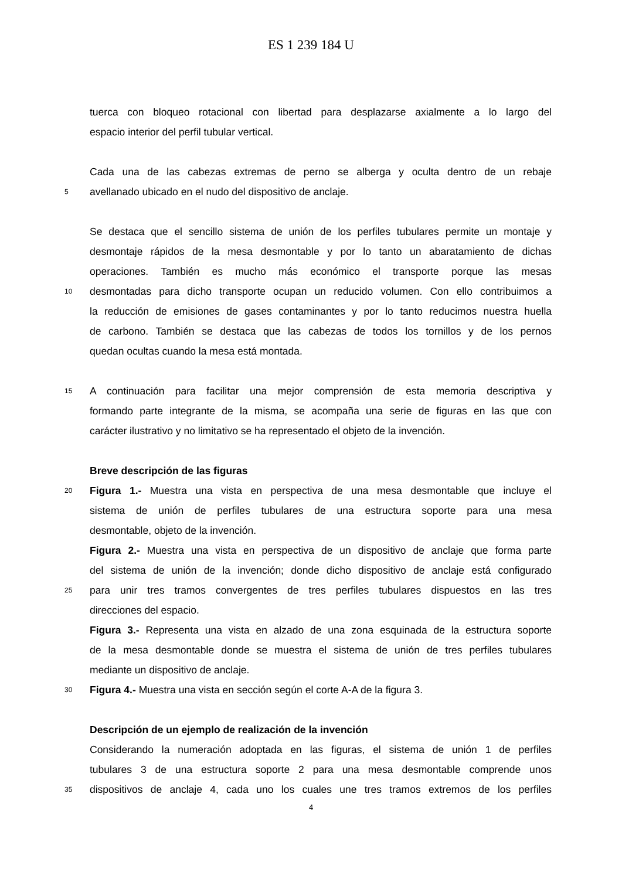ES 1 239 184 U
tuerca con bloqueo rotacional con libertad para desplazarse axialmente a lo largo del
espacio interior del perfil tubular vertical.
Cada una de las cabezas extremas de perno se alberga y oculta dentro de un rebaje
5 avellanado ubicado en el nudo del dispositivo de anclaje.
Se destaca que el sencillo sistema de unión de los perfiles tubulares permite un montaje y
desmontaje rápidos de la mesa desmontable y por lo tanto un abaratamiento de dichas
operaciones. También es mucho más económico el transporte porque las mesas
10 desmontadas para dicho transporte ocupan un reducido volumen. Con ello contribuimos a
la reducción de emisiones de gases contaminantes y por lo tanto reducimos nuestra huella
de carbono. También se destaca que las cabezas de todos los tornillos y de los pernos
quedan ocultas cuando la mesa está montada.
15 A continuación para facilitar una mejor comprensión de esta memoria descriptiva y
formando parte integrante de la misma, se acompaña una serie de figuras en las que con
carácter ilustrativo y no limitativo se ha representado el objeto de la invención.
Breve descripción de las figuras
20 Figura 1.- Muestra una vista en perspectiva de una mesa desmontable que incluye el
sistema de unión de perfiles tubulares de una estructura soporte para una mesa
desmontable, objeto de la invención.
Figura 2.- Muestra una vista en perspectiva de un dispositivo de anclaje que forma parte
del sistema de unión de la invención; donde dicho dispositivo de anclaje está configurado
25 para unir tres tramos convergentes de tres perfiles tubulares dispuestos en las tres
direcciones del espacio.
Figura 3.- Representa una vista en alzado de una zona esquinada de la estructura soporte
de la mesa desmontable donde se muestra el sistema de unión de tres perfiles tubulares
mediante un dispositivo de anclaje.
30 Figura 4.- Muestra una vista en sección según el corte A-A de la figura 3.
Descripción de un ejemplo de realización de la invención
Considerando la numeración adoptada en las figuras, el sistema de unión 1 de perfiles
tubulares 3 de una estructura soporte 2 para una mesa desmontable comprende unos
35 dispositivos de anclaje 4, cada uno los cuales une tres tramos extremos de los perfiles
4